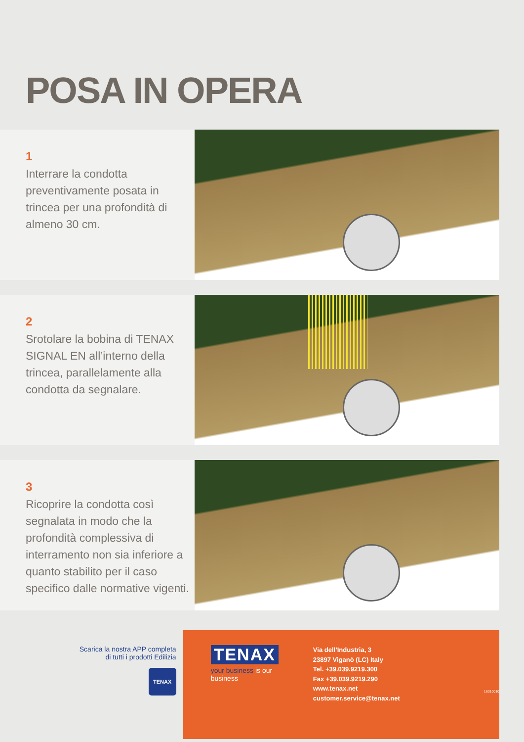POSA IN OPERA
1
Interrare la condotta preventivamente posata in trincea per una profondità di almeno 30 cm.
2
Srotolare la bobina di TENAX SIGNAL EN all’interno della trincea, parallelamente alla condotta da segnalare.
3
Ricoprire la condotta così segnalata in modo che la profondità complessiva di interramento non sia inferiore a quanto stabilito per il caso specifico dalle normative vigenti.
Scarica la nostra APP completa
di tutti i prodotti Edilizia
TENAX
TENAX
your business is our business
Via dell’Industria, 3
23897 Viganò (LC) Italy
Tel. +39.039.9219.300
Fax +39.039.9219.290
www.tenax.net
customer.service@tenax.net
16310010